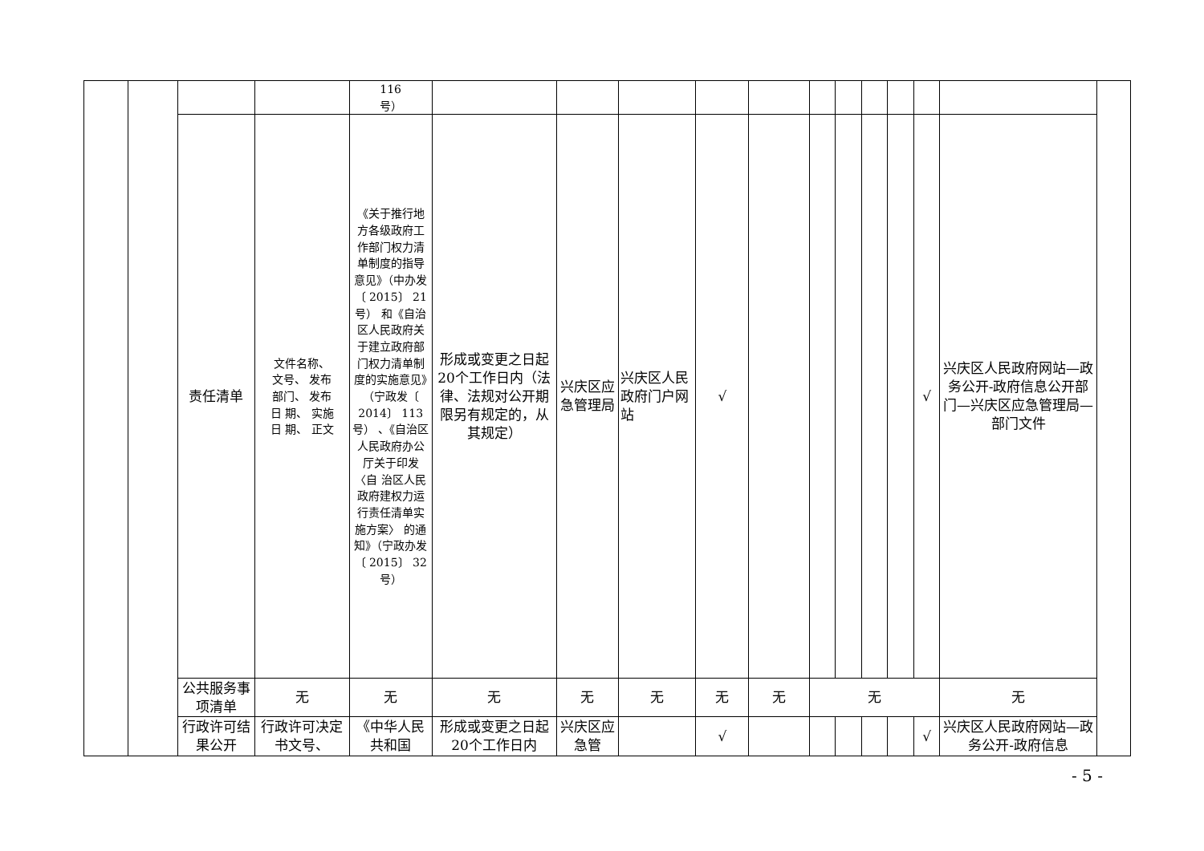| | | | | 116 号） | | | | | | | | | | | | |
| | | 责任清单 | 文件名称、 文号、 发布 部门、 发布 日 期、 实施 日 期、 正文 | 《关于推行地方各级政府工作部门权力清单制度的指导意见》（中办发〔 2015〕 21号） 和《自治区人民政府关于建立政府部门权力清单制度的实施意见》（宁政发〔 2014〕 113号） 、《自治区人民政府办公厅关于印发〈自 治区人民政府建权力运行责任清单实施方案〉 的通知》（宁政办发〔 2015〕 32号） | 形成或变更之日起20个工作日内（法律、法规对公开期限另有规定的，从其规定） | 兴庆区应急管理局 | 兴庆区人民政府门户网站 | √ | | | | | | √ | 兴庆区人民政府网站—政务公开-政府信息公开部门—兴庆区应急管理局—部门文件 | |
| | | 公共服务事项清单 | 无 | 无 | 无 | 无 | 无 | 无 | 无 | 无 | | | | | 无 | |
| | | 行政许可结果公开 | 行政许可决定书文号、 | 《中华人民共和国 | 形成或变更之日起20个工作日内 | 兴庆区应急管 | | √ | | | | | | √ | 兴庆区人民政府网站—政务公开-政府信息 | |
- 5 -